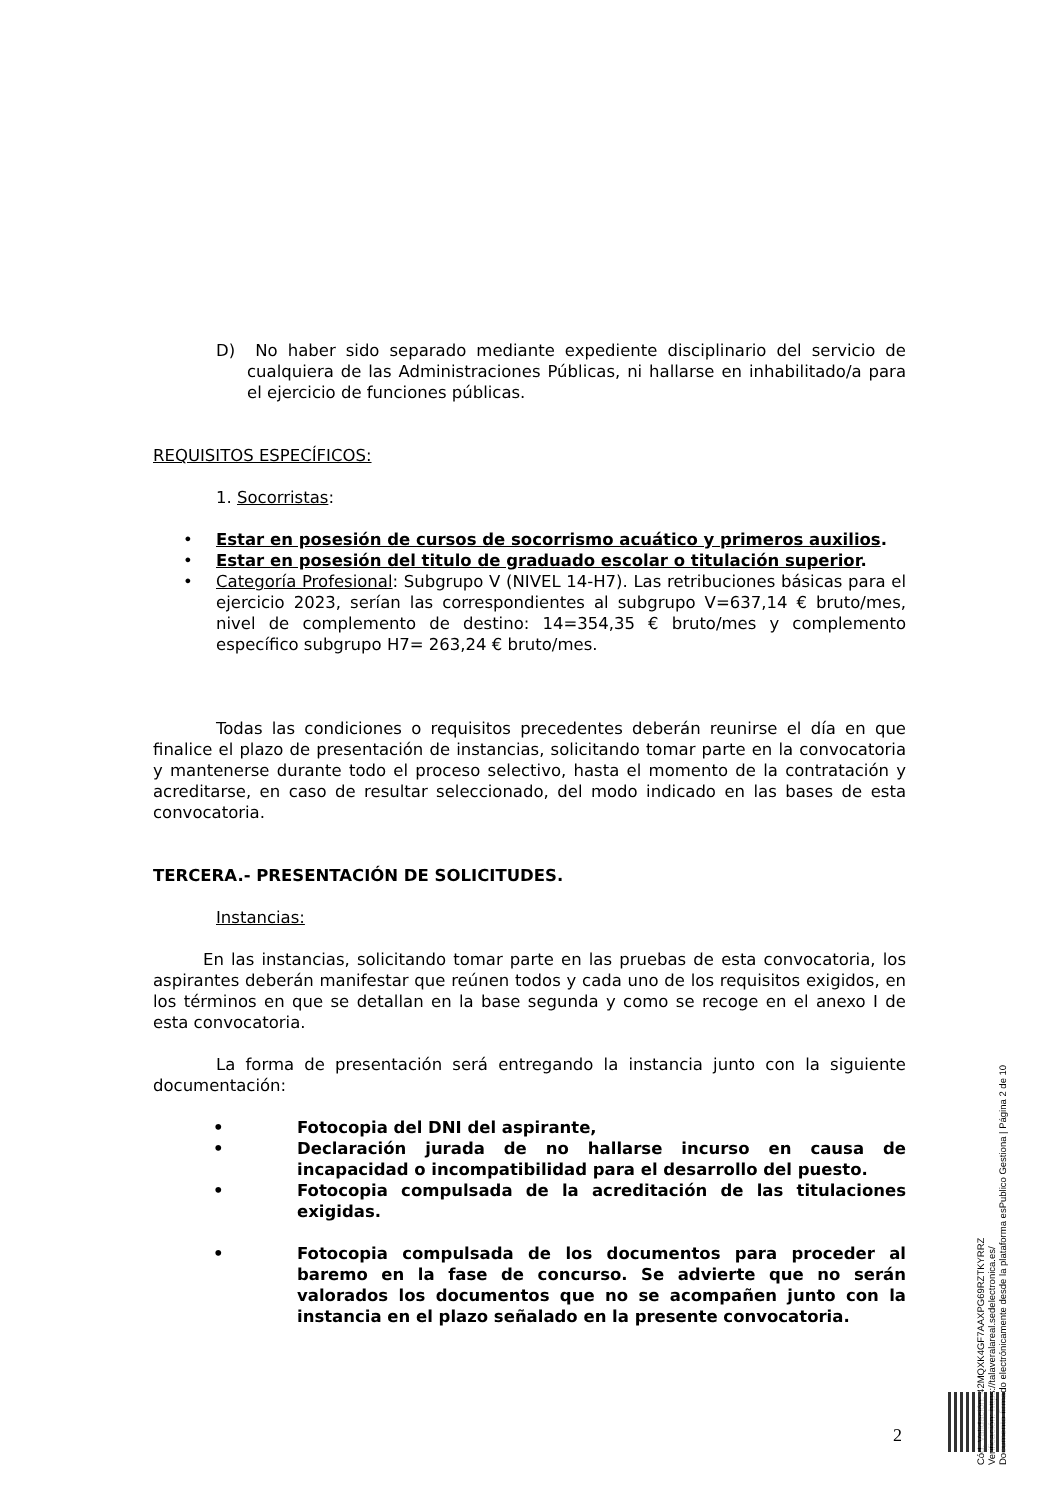D) No haber sido separado mediante expediente disciplinario del servicio de cualquiera de las Administraciones Públicas, ni hallarse en inhabilitado/a para el ejercicio de funciones públicas.
REQUISITOS ESPECÍFICOS:
1. Socorristas:
• Estar en posesión de cursos de socorrismo acuático y primeros auxilios.
• Estar en posesión del titulo de graduado escolar o titulación superior.
• Categoría Profesional: Subgrupo V (NIVEL 14-H7). Las retribuciones básicas para el ejercicio 2023, serían las correspondientes al subgrupo V=637,14 € bruto/mes, nivel de complemento de destino: 14=354,35 € bruto/mes y complemento específico subgrupo H7= 263,24 € bruto/mes.
Todas las condiciones o requisitos precedentes deberán reunirse el día en que finalice el plazo de presentación de instancias, solicitando tomar parte en la convocatoria y mantenerse durante todo el proceso selectivo, hasta el momento de la contratación y acreditarse, en caso de resultar seleccionado, del modo indicado en las bases de esta convocatoria.
TERCERA.- PRESENTACIÓN DE SOLICITUDES.
Instancias:
En las instancias, solicitando tomar parte en las pruebas de esta convocatoria, los aspirantes deberán manifestar que reúnen todos y cada uno de los requisitos exigidos, en los términos en que se detallan en la base segunda y como se recoge en el anexo I de esta convocatoria.
La forma de presentación será entregando la instancia junto con la siguiente documentación:
• Fotocopia del DNI del aspirante,
• Declaración jurada de no hallarse incurso en causa de incapacidad o incompatibilidad para el desarrollo del puesto.
• Fotocopia compulsada de la acreditación de las titulaciones exigidas.
• Fotocopia compulsada de los documentos para proceder al baremo en la fase de concurso. Se advierte que no serán valorados los documentos que no se acompañen junto con la instancia en el plazo señalado en la presente convocatoria.
Cód. Validación: 42MQXK4GF7AAXPG69RZTKYRRZ
Verificación: https://talaveralareal.sedelectronica.es/
Documento firmado electrónicamente desde la plataforma esPublico Gestiona | Página 2 de 10
2